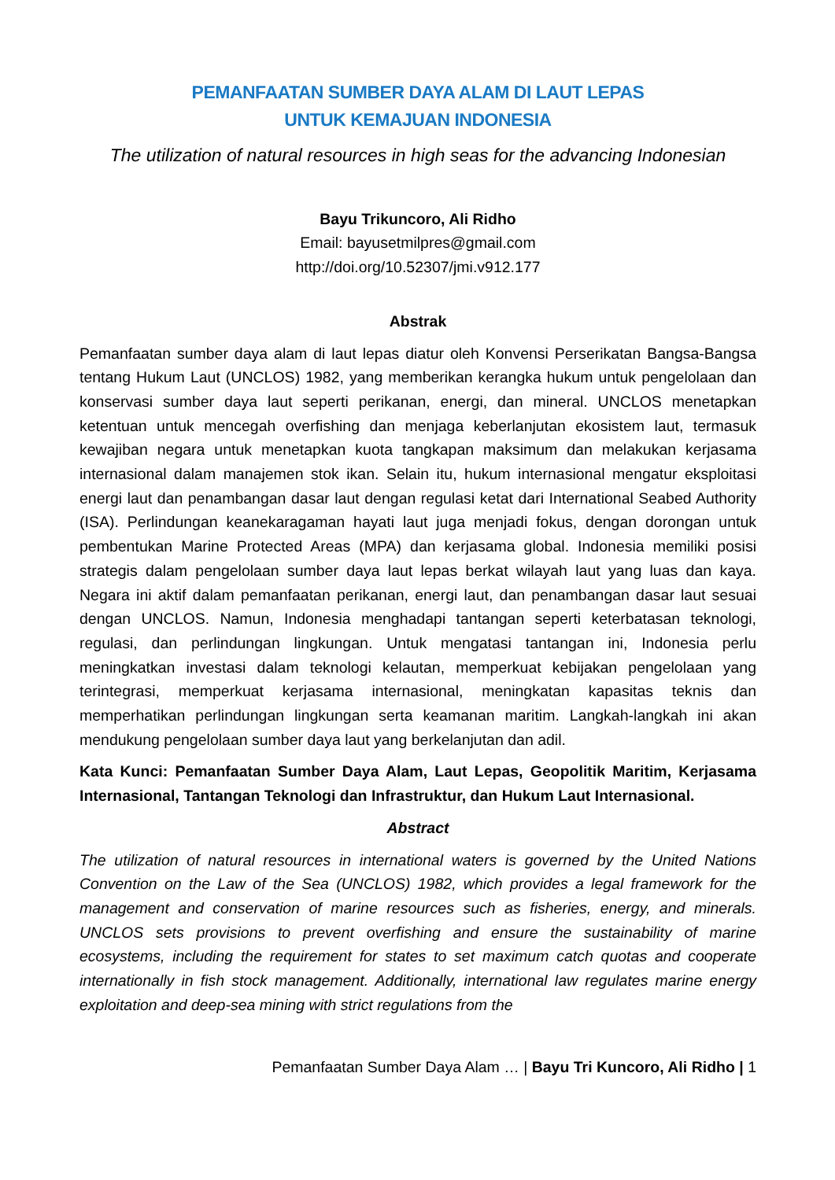PEMANFAATAN SUMBER DAYA ALAM DI LAUT LEPAS
UNTUK KEMAJUAN INDONESIA
The utilization of natural resources in high seas for the advancing Indonesian
Bayu Trikuncoro, Ali Ridho
Email: bayusetmilpres@gmail.com
http://doi.org/10.52307/jmi.v912.177
Abstrak
Pemanfaatan sumber daya alam di laut lepas diatur oleh Konvensi Perserikatan Bangsa-Bangsa tentang Hukum Laut (UNCLOS) 1982, yang memberikan kerangka hukum untuk pengelolaan dan konservasi sumber daya laut seperti perikanan, energi, dan mineral. UNCLOS menetapkan ketentuan untuk mencegah overfishing dan menjaga keberlanjutan ekosistem laut, termasuk kewajiban negara untuk menetapkan kuota tangkapan maksimum dan melakukan kerjasama internasional dalam manajemen stok ikan. Selain itu, hukum internasional mengatur eksploitasi energi laut dan penambangan dasar laut dengan regulasi ketat dari International Seabed Authority (ISA). Perlindungan keanekaragaman hayati laut juga menjadi fokus, dengan dorongan untuk pembentukan Marine Protected Areas (MPA) dan kerjasama global. Indonesia memiliki posisi strategis dalam pengelolaan sumber daya laut lepas berkat wilayah laut yang luas dan kaya. Negara ini aktif dalam pemanfaatan perikanan, energi laut, dan penambangan dasar laut sesuai dengan UNCLOS. Namun, Indonesia menghadapi tantangan seperti keterbatasan teknologi, regulasi, dan perlindungan lingkungan. Untuk mengatasi tantangan ini, Indonesia perlu meningkatkan investasi dalam teknologi kelautan, memperkuat kebijakan pengelolaan yang terintegrasi, memperkuat kerjasama internasional, meningkatan kapasitas teknis dan memperhatikan perlindungan lingkungan serta keamanan maritim. Langkah-langkah ini akan mendukung pengelolaan sumber daya laut yang berkelanjutan dan adil.
Kata Kunci: Pemanfaatan Sumber Daya Alam, Laut Lepas, Geopolitik Maritim, Kerjasama Internasional, Tantangan Teknologi dan Infrastruktur, dan Hukum Laut Internasional.
Abstract
The utilization of natural resources in international waters is governed by the United Nations Convention on the Law of the Sea (UNCLOS) 1982, which provides a legal framework for the management and conservation of marine resources such as fisheries, energy, and minerals. UNCLOS sets provisions to prevent overfishing and ensure the sustainability of marine ecosystems, including the requirement for states to set maximum catch quotas and cooperate internationally in fish stock management. Additionally, international law regulates marine energy exploitation and deep-sea mining with strict regulations from the
Pemanfaatan Sumber Daya Alam … | Bayu Tri Kuncoro, Ali Ridho | 1